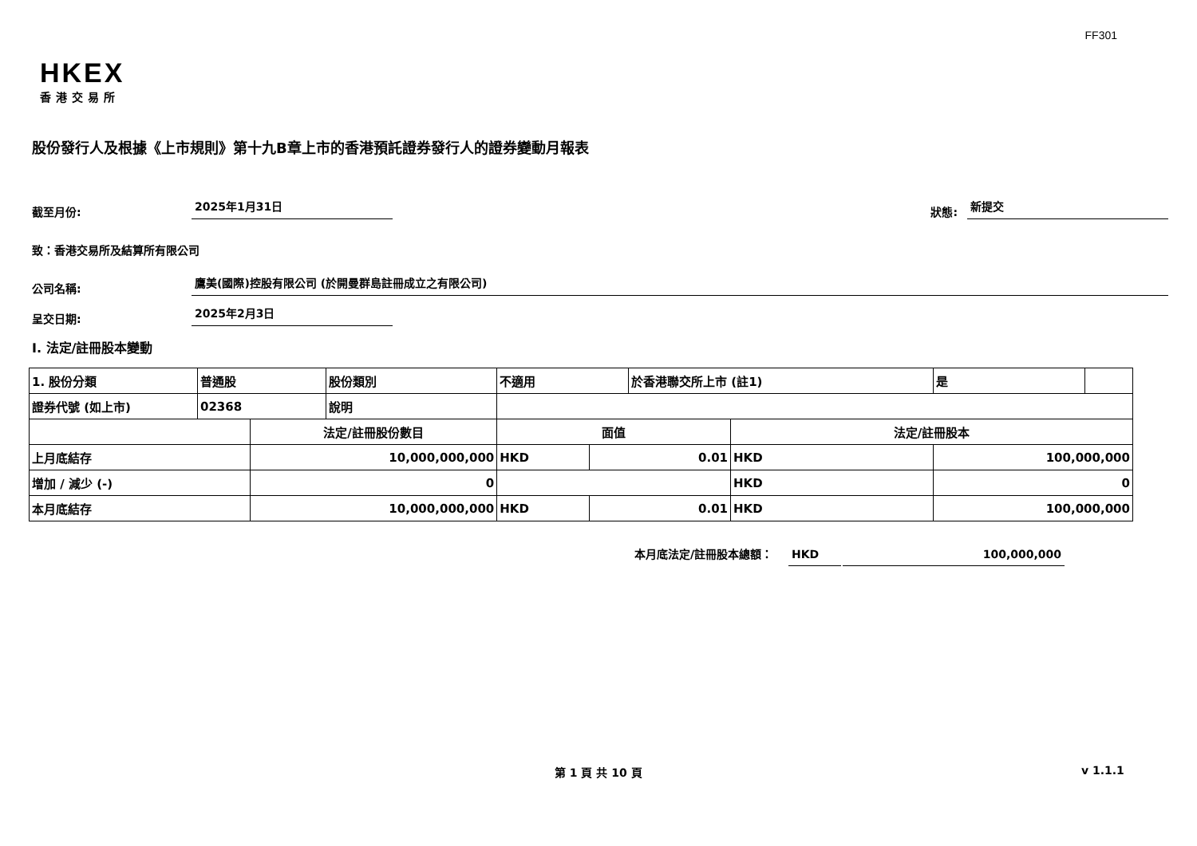FF301
HKEX
香港交易所
股份發行人及根據《上市規則》第十九B章上市的香港預託證券發行人的證券變動月報表
截至月份: 2025年1月31日 狀態: 新提交
致：香港交易所及結算所有限公司
公司名稱: 鷹美(國際)控股有限公司 (於開曼群島註冊成立之有限公司)
呈交日期: 2025年2月3日
I. 法定/註冊股本變動
| 1. 股份分類 | 普通股 | | 股份類別 | 不適用 | | 於香港聯交所上市 (註1) | | 是 | |
| 證券代號 (如上市) | 02368 | | 說明 | | | | | | |
| | | 法定/註冊股份數目 | | 面值 | | | 法定/註冊股本 | | |
| 上月底結存 | | 10,000,000,000 | | HKD | 0.01 | | HKD | 100,000,000 | |
| 增加 / 減少 (-) | | 0 | | | | | HKD | 0 | |
| 本月底結存 | | 10,000,000,000 | | HKD | 0.01 | | HKD | 100,000,000 | |
本月底法定/註冊股本總額： HKD 100,000,000
第 1 頁 共 10 頁 v 1.1.1